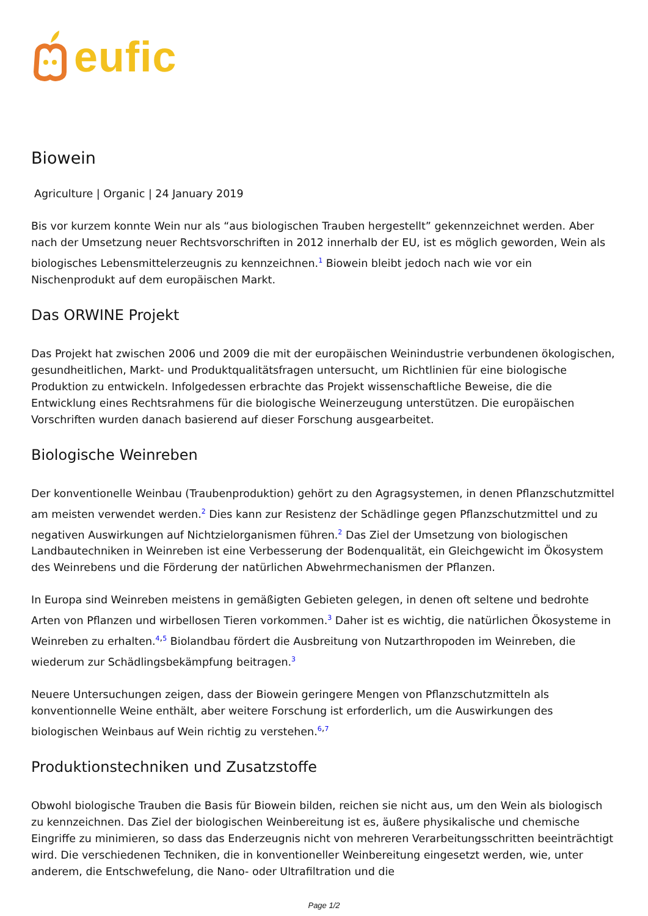eufic
Biowein
Agriculture | Organic | 24 January 2019
Bis vor kurzem konnte Wein nur als “aus biologischen Trauben hergestellt” gekennzeichnet werden. Aber nach der Umsetzung neuer Rechtsvorschriften in 2012 innerhalb der EU, ist es möglich geworden, Wein als biologisches Lebensmittelerzeugnis zu kennzeichnen.<sup>1</sup> Biowein bleibt jedoch nach wie vor ein Nischenprodukt auf dem europäischen Markt.
Das ORWINE Projekt
Das Projekt hat zwischen 2006 und 2009 die mit der europäischen Weinindustrie verbundenen ökologischen, gesundheitlichen, Markt- und Produktqualitätsfragen untersucht, um Richtlinien für eine biologische Produktion zu entwickeln. Infolgedessen erbrachte das Projekt wissenschaftliche Beweise, die die Entwicklung eines Rechtsrahmens für die biologische Weinerzeugung unterstützen. Die europäischen Vorschriften wurden danach basierend auf dieser Forschung ausgearbeitet.
Biologische Weinreben
Der konventionelle Weinbau (Traubenproduktion) gehört zu den Agragsystemen, in denen Pflanzschutzmittel am meisten verwendet werden.<sup>2</sup> Dies kann zur Resistenz der Schädlinge gegen Pflanzschutzmittel und zu negativen Auswirkungen auf Nichtzielorganismen führen.<sup>2</sup> Das Ziel der Umsetzung von biologischen Landbautechniken in Weinreben ist eine Verbesserung der Bodenqualität, ein Gleichgewicht im Ökosystem des Weinrebens und die Förderung der natürlichen Abwehrmechanismen der Pflanzen.
In Europa sind Weinreben meistens in gemäßigten Gebieten gelegen, in denen oft seltene und bedrohte Arten von Pflanzen und wirbellosen Tieren vorkommen.<sup>3</sup> Daher ist es wichtig, die natürlichen Ökosysteme in Weinreben zu erhalten.<sup>4,5</sup> Biolandbau fördert die Ausbreitung von Nutzarthropoden im Weinreben, die wiederum zur Schädlingsbekämpfung beitragen.<sup>3</sup>
Neuere Untersuchungen zeigen, dass der Biowein geringere Mengen von Pflanzschutzmitteln als konventionnelle Weine enthält, aber weitere Forschung ist erforderlich, um die Auswirkungen des biologischen Weinbaus auf Wein richtig zu verstehen.<sup>6,7</sup>
Produktionstechniken und Zusatzstoffe
Obwohl biologische Trauben die Basis für Biowein bilden, reichen sie nicht aus, um den Wein als biologisch zu kennzeichnen. Das Ziel der biologischen Weinbereitung ist es, äußere physikalische und chemische Eingriffe zu minimieren, so dass das Enderzeugnis nicht von mehreren Verarbeitungsschritten beeinträchtigt wird. Die verschiedenen Techniken, die in konventioneller Weinbereitung eingesetzt werden, wie, unter anderem, die Entschwefelung, die Nano- oder Ultrafiltration und die
Page 1/2